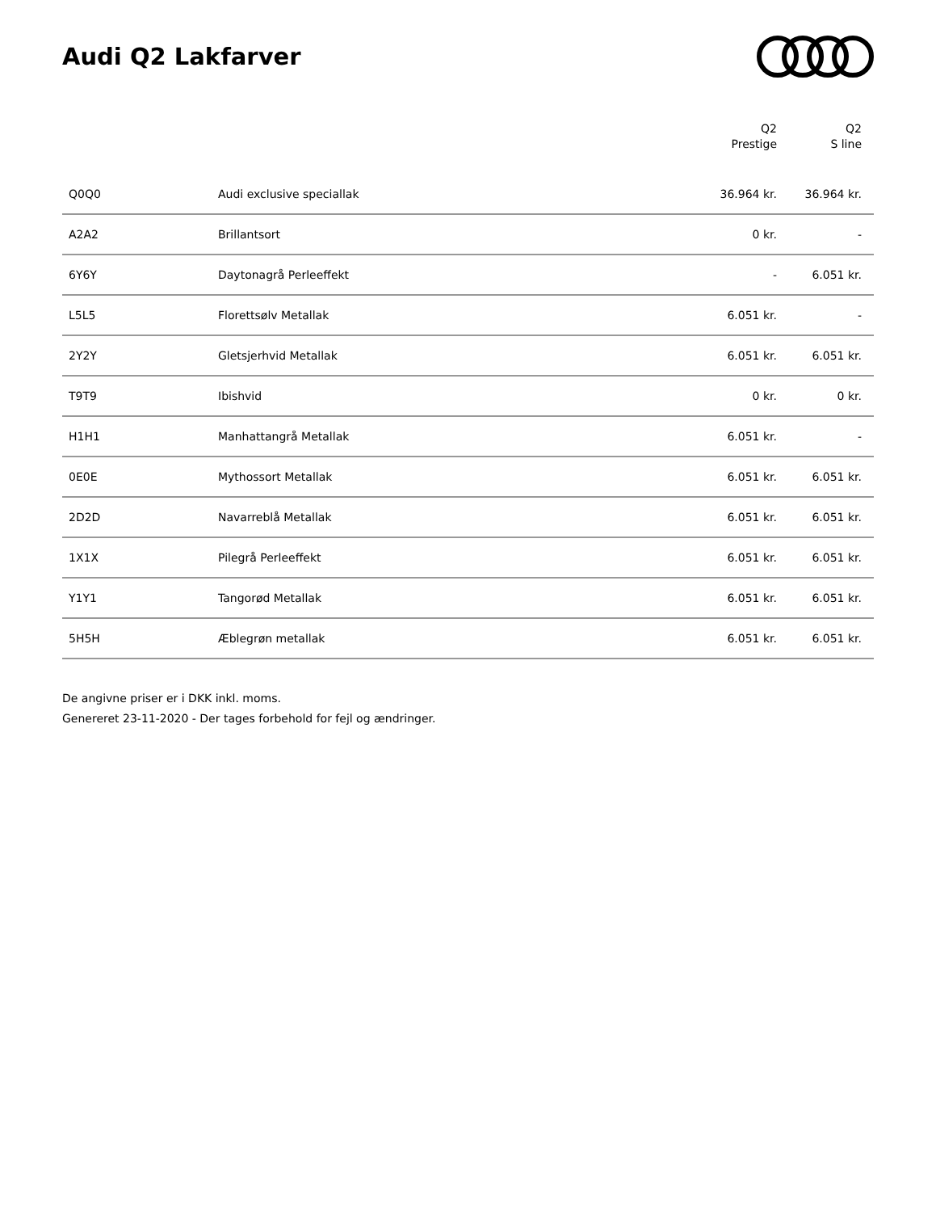Audi Q2 Lakfarver
| | | Q2 Prestige | Q2 S line |
| --- | --- | --- | --- |
| Q0Q0 | Audi exclusive speciallak | 36.964 kr. | 36.964 kr. |
| A2A2 | Brillantsort | 0 kr. | - |
| 6Y6Y | Daytonagrå Perleeffekt | - | 6.051 kr. |
| L5L5 | Florettsølv Metallak | 6.051 kr. | - |
| 2Y2Y | Gletsjerhvid Metallak | 6.051 kr. | 6.051 kr. |
| T9T9 | Ibishvid | 0 kr. | 0 kr. |
| H1H1 | Manhattangrå Metallak | 6.051 kr. | - |
| 0E0E | Mythossort Metallak | 6.051 kr. | 6.051 kr. |
| 2D2D | Navarreblå Metallak | 6.051 kr. | 6.051 kr. |
| 1X1X | Pilegrå Perleeffekt | 6.051 kr. | 6.051 kr. |
| Y1Y1 | Tangorød Metallak | 6.051 kr. | 6.051 kr. |
| 5H5H | Æblegrøn metallak | 6.051 kr. | 6.051 kr. |
De angivne priser er i DKK inkl. moms.
Genereret 23-11-2020 - Der tages forbehold for fejl og ændringer.